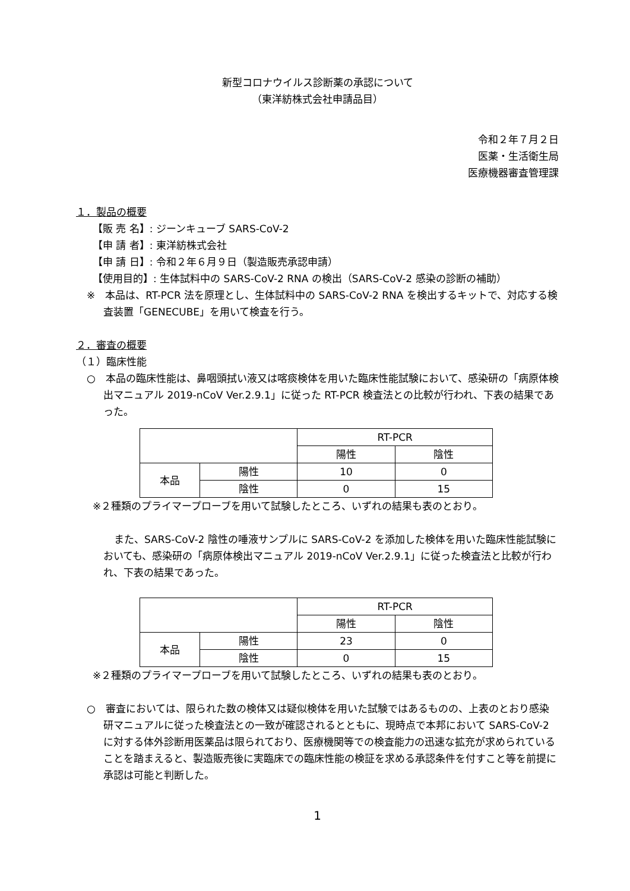新型コロナウイルス診断薬の承認について
（東洋紡株式会社申請品目）
令和２年７月２日
医薬・生活衛生局
医療機器審査管理課
１．製品の概要
【販 売 名】: ジーンキューブ SARS-CoV-2
【申 請 者】: 東洋紡株式会社
【申 請 日】: 令和２年６月９日（製造販売承認申請）
【使用目的】: 生体試料中の SARS-CoV-2 RNA の検出（SARS-CoV-2 感染の診断の補助）
※　本品は、RT-PCR 法を原理とし、生体試料中の SARS-CoV-2 RNA を検出するキットで、対応する検査装置「GENECUBE」を用いて検査を行う。
２．審査の概要
（１）臨床性能
○　本品の臨床性能は、鼻咽頭拭い液又は喀痰検体を用いた臨床性能試験において、感染研の「病原体検出マニュアル 2019-nCoV Ver.2.9.1」に従った RT-PCR 検査法との比較が行われ、下表の結果であった。
| | | RT-PCR | |
| | | 陽性 | 陰性 |
| 本品 | 陽性 | 10 | 0 |
| | 陰性 | 0 | 15 |
※２種類のプライマープローブを用いて試験したところ、いずれの結果も表のとおり。
また、SARS-CoV-2 陰性の唾液サンプルに SARS-CoV-2 を添加した検体を用いた臨床性能試験においても、感染研の「病原体検出マニュアル 2019-nCoV Ver.2.9.1」に従った検査法と比較が行われ、下表の結果であった。
| | | RT-PCR | |
| | | 陽性 | 陰性 |
| 本品 | 陽性 | 23 | 0 |
| | 陰性 | 0 | 15 |
※２種類のプライマープローブを用いて試験したところ、いずれの結果も表のとおり。
○　審査においては、限られた数の検体又は疑似検体を用いた試験ではあるものの、上表のとおり感染研マニュアルに従った検査法との一致が確認されるとともに、現時点で本邦において SARS-CoV-2 に対する体外診断用医薬品は限られており、医療機関等での検査能力の迅速な拡充が求められていることを踏まえると、製造販売後に実臨床での臨床性能の検証を求める承認条件を付すこと等を前提に承認は可能と判断した。
1